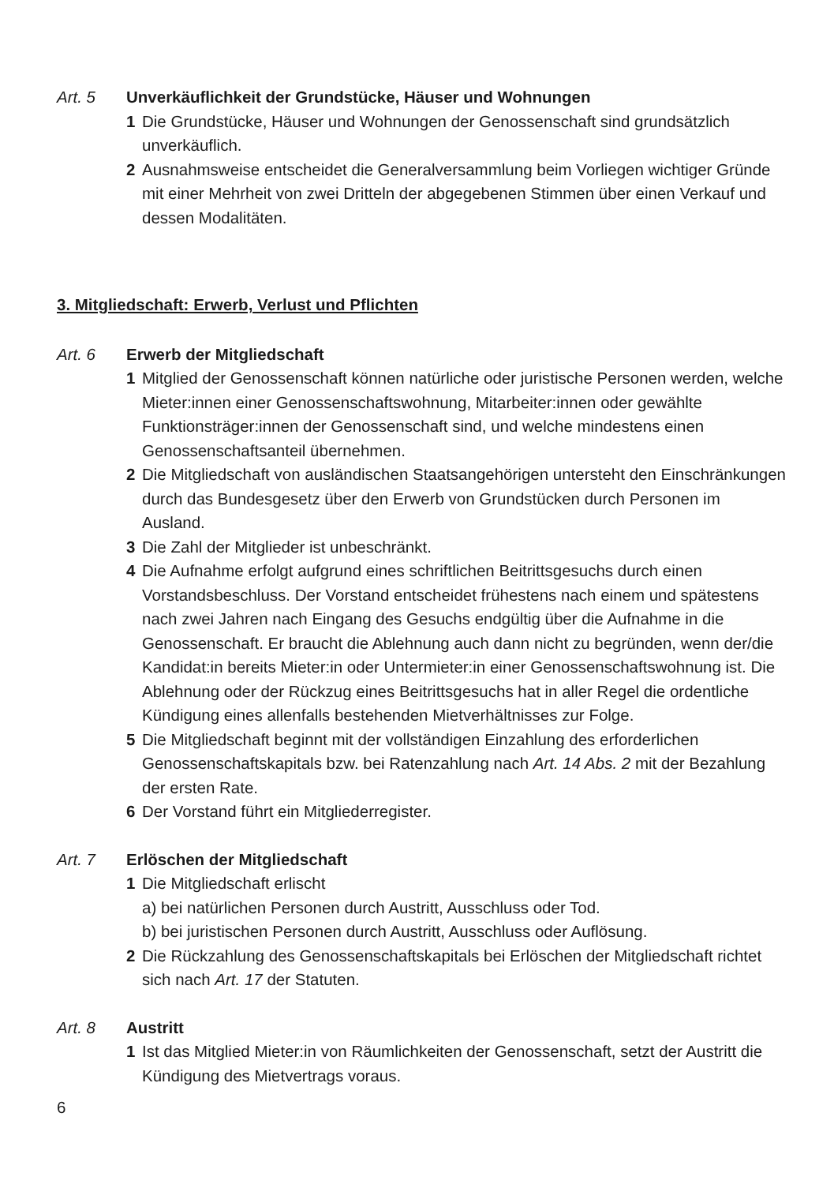Art. 5 Unverkäuflichkeit der Grundstücke, Häuser und Wohnungen
1 Die Grundstücke, Häuser und Wohnungen der Genossenschaft sind grundsätzlich unverkäuflich.
2 Ausnahmsweise entscheidet die Generalversammlung beim Vorliegen wichtiger Gründe mit einer Mehrheit von zwei Dritteln der abgegebenen Stimmen über einen Verkauf und dessen Modalitäten.
3. Mitgliedschaft: Erwerb, Verlust und Pflichten
Art. 6 Erwerb der Mitgliedschaft
1 Mitglied der Genossenschaft können natürliche oder juristische Personen werden, welche Mieter:innen einer Genossenschaftswohnung, Mitarbei­ter:innen oder gewählte Funktionsträger:innen der Genossenschaft sind, und welche mindestens einen Genossenschaftsanteil übernehmen.
2 Die Mitgliedschaft von ausländischen Staatsangehörigen untersteht den Einschränkungen durch das Bundesgesetz über den Erwerb von Grundstücken durch Personen im Ausland.
3 Die Zahl der Mitglieder ist unbeschränkt.
4 Die Aufnahme erfolgt aufgrund eines schriftlichen Beitrittsgesuchs durch einen Vorstandsbeschluss. Der Vorstand entscheidet frühestens nach einem und spätestens nach zwei Jahren nach Eingang des Gesuchs end­gültig über die Aufnahme in die Genossenschaft. Er braucht die Ablehnung auch dann nicht zu begründen, wenn der/die Kandidat:in bereits Mieter:in oder Untermieter:in einer Genossenschaftswohnung ist. Die Ablehnung oder der Rückzug eines Beitrittsgesuchs hat in aller Regel die ordentliche Kündigung eines allenfalls bestehenden Mietverhältnisses zur Folge.
5 Die Mitgliedschaft beginnt mit der vollständigen Einzahlung des erforder­lichen Genossenschaftskapitals bzw. bei Ratenzahlung nach Art. 14 Abs. 2 mit der Bezahlung der ersten Rate.
6 Der Vorstand führt ein Mitgliederregister.
Art. 7 Erlöschen der Mitgliedschaft
1 Die Mitgliedschaft erlischt
a) bei natürlichen Personen durch Austritt, Ausschluss oder Tod.
b) bei juristischen Personen durch Austritt, Ausschluss oder Auflösung.
2 Die Rückzahlung des Genossenschaftskapitals bei Erlöschen der Mitgliedschaft richtet sich nach Art. 17 der Statuten.
Art. 8 Austritt
1 Ist das Mitglied Mieter:in von Räumlichkeiten der Genossenschaft, setzt der Austritt die Kündigung des Mietvertrags voraus.
6